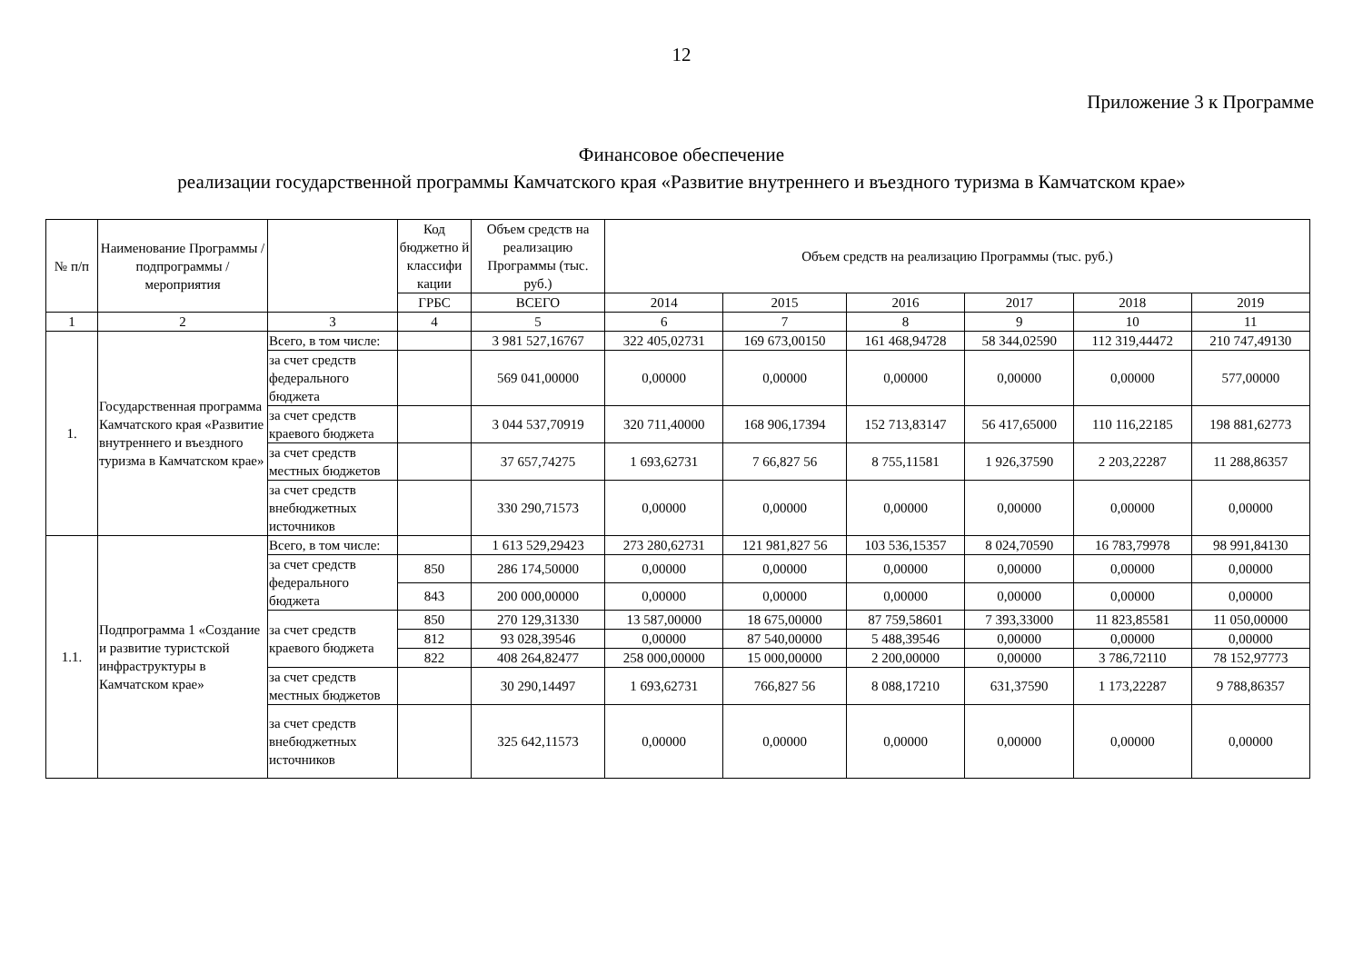12
Приложение 3 к Программе
Финансовое обеспечение
реализации государственной программы Камчатского края «Развитие внутреннего и въездного туризма в Камчатском крае»
| № п/п | Наименование Программы / подпрограммы / мероприятия | | Код бюджетно й классифи кации | Объем средств на реализацию Программы (тыс. руб.) | Объем средств на реализацию Программы (тыс. руб.) | | | | | |
| --- | --- | --- | --- | --- | --- | --- | --- | --- | --- | --- |
| | | | ГРБС | ВСЕГО | 2014 | 2015 | 2016 | 2017 | 2018 | 2019 |
| 1 | 2 | 3 | 4 | 5 | 6 | 7 | 8 | 9 | 10 | 11 |
| 1. | Государственная программа Камчатского края «Развитие внутреннего и въездного туризма в Камчатском крае» | Всего, в том числе: | | 3 981 527,16767 | 322 405,02731 | 169 673,00150 | 161 468,94728 | 58 344,02590 | 112 319,44472 | 210 747,49130 |
| | | за счет средств федерального бюджета | | 569 041,00000 | 0,00000 | 0,00000 | 0,00000 | 0,00000 | 0,00000 | 577,00000 |
| | | за счет средств краевого бюджета | | 3 044 537,70919 | 320 711,40000 | 168 906,17394 | 152 713,83147 | 56 417,65000 | 110 116,22185 | 198 881,62773 |
| | | за счет средств местных бюджетов | | 37 657,74275 | 1 693,62731 | 7 66,827 56 | 8 755,11581 | 1 926,37590 | 2 203,22287 | 11 288,86357 |
| | | за счет средств внебюджетных источников | | 330 290,71573 | 0,00000 | 0,00000 | 0,00000 | 0,00000 | 0,00000 | 0,00000 |
| 1.1. | Подпрограмма 1 «Создание и развитие туристской инфраструктуры в Камчатском крае» | Всего, в том числе: | | 1 613 529,29423 | 273 280,62731 | 121 981,827 56 | 103 536,15357 | 8 024,70590 | 16 783,79978 | 98 991,84130 |
| | | за счет средств федерального бюджета | 850 | 286 174,50000 | 0,00000 | 0,00000 | 0,00000 | 0,00000 | 0,00000 | 0,00000 |
| | | | 843 | 200 000,00000 | 0,00000 | 0,00000 | 0,00000 | 0,00000 | 0,00000 | 0,00000 |
| | | за счет средств краевого бюджета | 850 | 270 129,31330 | 13 587,00000 | 18 675,00000 | 87 759,58601 | 7 393,33000 | 11 823,85581 | 11 050,00000 |
| | | | 812 | 93 028,39546 | 0,00000 | 87 540,00000 | 5 488,39546 | 0,00000 | 0,00000 | 0,00000 |
| | | | 822 | 408 264,82477 | 258 000,00000 | 15 000,00000 | 2 200,00000 | 0,00000 | 3 786,72110 | 78 152,97773 |
| | | за счет средств местных бюджетов | | 30 290,14497 | 1 693,62731 | 766,827 56 | 8 088,17210 | 631,37590 | 1 173,22287 | 9 788,86357 |
| | | за счет средств внебюджетных источников | | 325 642,11573 | 0,00000 | 0,00000 | 0,00000 | 0,00000 | 0,00000 | 0,00000 |